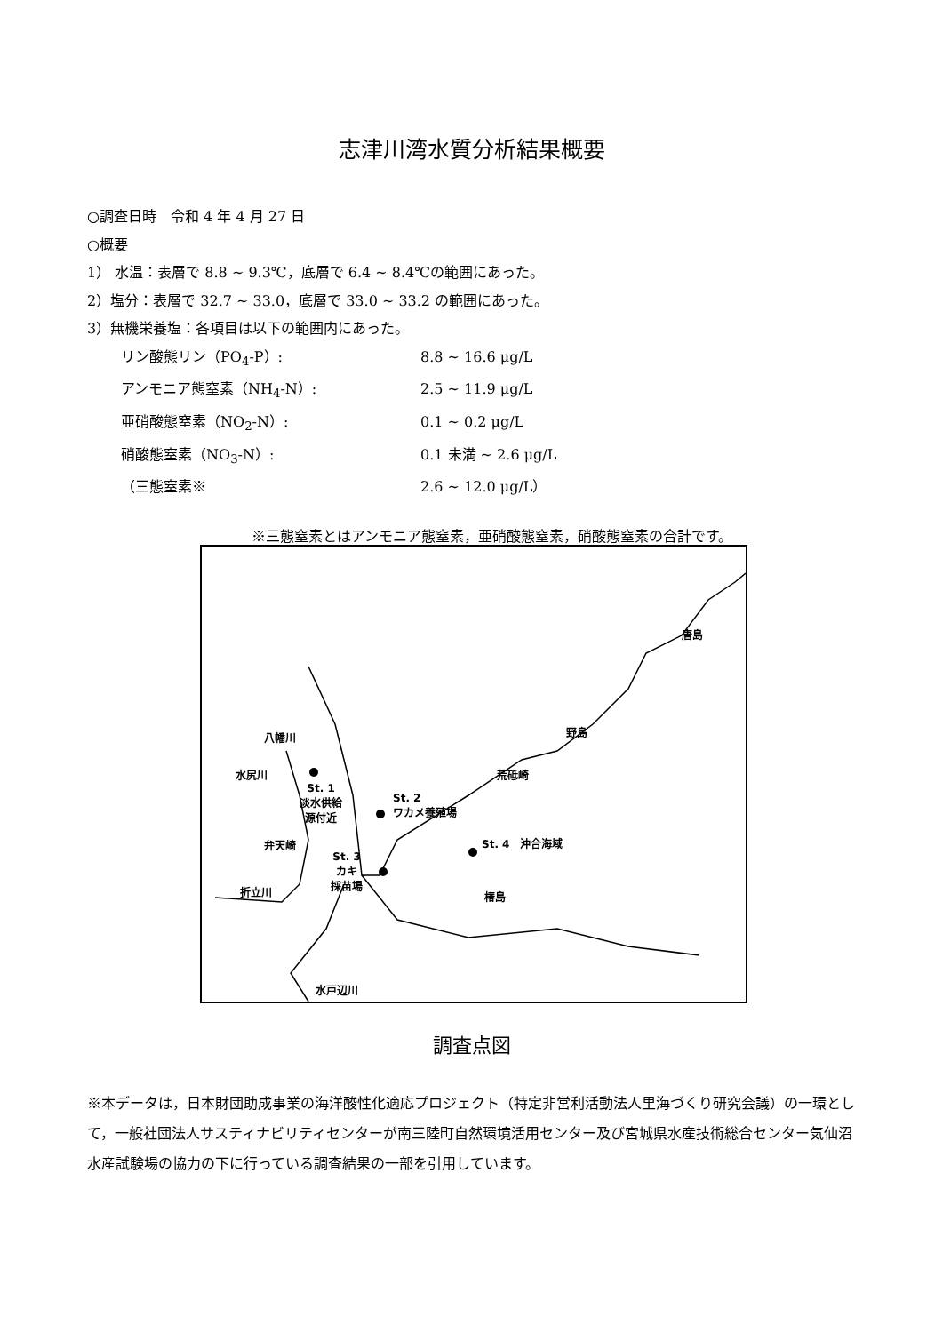志津川湾水質分析結果概要
○調査日時　令和 4 年 4 月 27 日
○概要
1） 水温：表層で 8.8 ~ 9.3℃，底層で 6.4 ~ 8.4℃の範囲にあった。
2）塩分：表層で 32.7 ~ 33.0，底層で 33.0 ~ 33.2 の範囲にあった。
3）無機栄養塩：各項目は以下の範囲内にあった。
リン酸態リン（PO<sub>4</sub>-P）: 8.8 ~ 16.6 μg/L
アンモニア態窒素（NH<sub>4</sub>-N）: 2.5 ~ 11.9 μg/L
亜硝酸態窒素（NO<sub>2</sub>-N）: 0.1 ~ 0.2 μg/L
硝酸態窒素（NO<sub>3</sub>-N）: 0.1 未満 ~ 2.6 μg/L
（三態窒素※ 2.6 ~ 12.0 μg/L）
※三態窒素とはアンモニア態窒素，亜硝酸態窒素，硝酸態窒素の合計です。
唐島
野島 八幡川
水尻川 荒砥崎
St. 1
淡水供給
源付近
St. 2
ワカメ養殖場
弁天崎 St. 4　沖合海域
St. 3
カキ
採苗場
折立川 椿島
水戸辺川
調査点図
※本データは，日本財団助成事業の海洋酸性化適応プロジェクト（特定非営利活動法人里海づくり研究会議）の一環として，一般社団法人サスティナビリティセンターが南三陸町自然環境活用センター及び宮城県水産技術総合センター気仙沼水産試験場の協力の下に行っている調査結果の一部を引用しています。